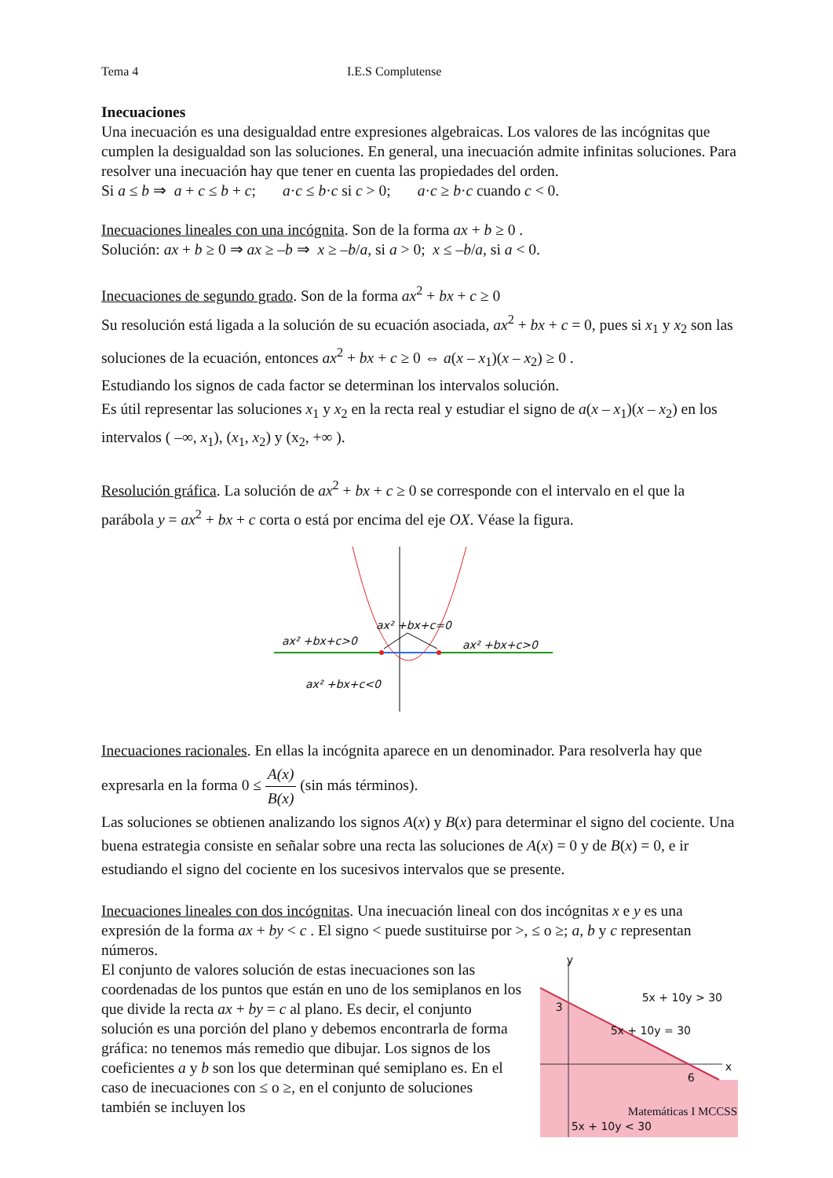Tema 4 I.E.S Complutense
Inecuaciones
Una inecuación es una desigualdad entre expresiones algebraicas. Los valores de las incógnitas que cumplen la desigualdad son las soluciones. En general, una inecuación admite infinitas soluciones. Para resolver una inecuación hay que tener en cuenta las propiedades del orden.
Si a ≤ b ⇒ a + c ≤ b + c; a·c ≤ b·c si c > 0; a·c ≥ b·c cuando c < 0.
Inecuaciones lineales con una incógnita. Son de la forma ax + b ≥ 0 .
Solución: ax + b ≥ 0 ⇒ ax ≥ –b ⇒ x ≥ –b/a, si a > 0; x ≤ –b/a, si a < 0.
Inecuaciones de segundo grado. Son de la forma ax<sup>2</sup> + bx + c ≥ 0
Su resolución está ligada a la solución de su ecuación asociada, ax<sup>2</sup> + bx + c = 0, pues si x<sub>1</sub> y x<sub>2</sub> son las soluciones de la ecuación, entonces ax<sup>2</sup> + bx + c ≥ 0 ⇔ a(x – x<sub>1</sub>)(x – x<sub>2</sub>) ≥ 0 .
Estudiando los signos de cada factor se determinan los intervalos solución.
Es útil representar las soluciones x<sub>1</sub> y x<sub>2</sub> en la recta real y estudiar el signo de a(x – x<sub>1</sub>)(x – x<sub>2</sub>) en los intervalos ( –∞, x<sub>1</sub>), (x<sub>1</sub>, x<sub>2</sub>) y (x<sub>2</sub>, +∞ ).
Resolución gráfica. La solución de ax<sup>2</sup> + bx + c ≥ 0 se corresponde con el intervalo en el que la parábola y = ax<sup>2</sup> + bx + c corta o está por encima del eje OX. Véase la figura.
ax² +bx+c>0
ax² +bx+c=0
ax² +bx+c>0
ax² +bx+c<0
Inecuaciones racionales. En ellas la incógnita aparece en un denominador. Para resolverla hay que expresarla en la forma 0 ≤ A(x) B(x) (sin más términos).
Las soluciones se obtienen analizando los signos A(x) y B(x) para determinar el signo del cociente. Una buena estrategia consiste en señalar sobre una recta las soluciones de A(x) = 0 y de B(x) = 0, e ir estudiando el signo del cociente en los sucesivos intervalos que se presente.
Inecuaciones lineales con dos incógnitas. Una inecuación lineal con dos incógnitas x e y es una expresión de la forma ax + by < c . El signo < puede sustituirse por >, ≤ o ≥; a, b y c representan números.
El conjunto de valores solución de estas inecuaciones son las coordenadas de los puntos que están en uno de los semiplanos en los que divide la recta ax + by = c al plano. Es decir, el conjunto solución es una porción del plano y debemos encontrarla de forma gráfica: no tenemos más remedio que dibujar. Los signos de los coeficientes a y b son los que determinan qué semiplano es. En el caso de inecuaciones con ≤ o ≥, en el conjunto de soluciones también se incluyen los
y
x
3
6
5x + 10y > 30
5x + 10y = 30
5x + 10y < 30
Matemáticas I MCCSS